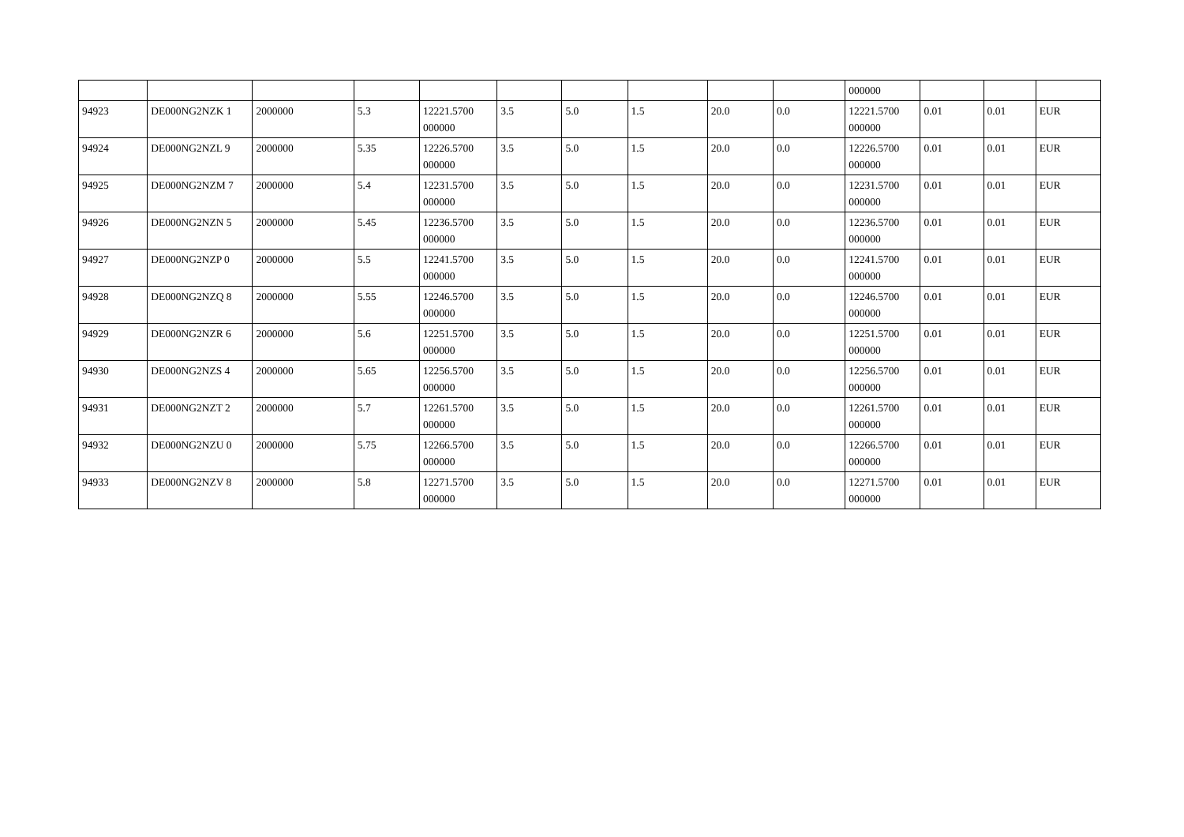| | | | | | | | | | | 000000 | | | |
| 94923 | DE000NG2NZK 1 | 2000000 | 5.3 | 12221.5700 000000 | 3.5 | 5.0 | 1.5 | 20.0 | 0.0 | 12221.5700 000000 | 0.01 | 0.01 | EUR |
| 94924 | DE000NG2NZL 9 | 2000000 | 5.35 | 12226.5700 000000 | 3.5 | 5.0 | 1.5 | 20.0 | 0.0 | 12226.5700 000000 | 0.01 | 0.01 | EUR |
| 94925 | DE000NG2NZM 7 | 2000000 | 5.4 | 12231.5700 000000 | 3.5 | 5.0 | 1.5 | 20.0 | 0.0 | 12231.5700 000000 | 0.01 | 0.01 | EUR |
| 94926 | DE000NG2NZN 5 | 2000000 | 5.45 | 12236.5700 000000 | 3.5 | 5.0 | 1.5 | 20.0 | 0.0 | 12236.5700 000000 | 0.01 | 0.01 | EUR |
| 94927 | DE000NG2NZP 0 | 2000000 | 5.5 | 12241.5700 000000 | 3.5 | 5.0 | 1.5 | 20.0 | 0.0 | 12241.5700 000000 | 0.01 | 0.01 | EUR |
| 94928 | DE000NG2NZQ 8 | 2000000 | 5.55 | 12246.5700 000000 | 3.5 | 5.0 | 1.5 | 20.0 | 0.0 | 12246.5700 000000 | 0.01 | 0.01 | EUR |
| 94929 | DE000NG2NZR 6 | 2000000 | 5.6 | 12251.5700 000000 | 3.5 | 5.0 | 1.5 | 20.0 | 0.0 | 12251.5700 000000 | 0.01 | 0.01 | EUR |
| 94930 | DE000NG2NZS 4 | 2000000 | 5.65 | 12256.5700 000000 | 3.5 | 5.0 | 1.5 | 20.0 | 0.0 | 12256.5700 000000 | 0.01 | 0.01 | EUR |
| 94931 | DE000NG2NZT 2 | 2000000 | 5.7 | 12261.5700 000000 | 3.5 | 5.0 | 1.5 | 20.0 | 0.0 | 12261.5700 000000 | 0.01 | 0.01 | EUR |
| 94932 | DE000NG2NZU 0 | 2000000 | 5.75 | 12266.5700 000000 | 3.5 | 5.0 | 1.5 | 20.0 | 0.0 | 12266.5700 000000 | 0.01 | 0.01 | EUR |
| 94933 | DE000NG2NZV 8 | 2000000 | 5.8 | 12271.5700 000000 | 3.5 | 5.0 | 1.5 | 20.0 | 0.0 | 12271.5700 000000 | 0.01 | 0.01 | EUR |